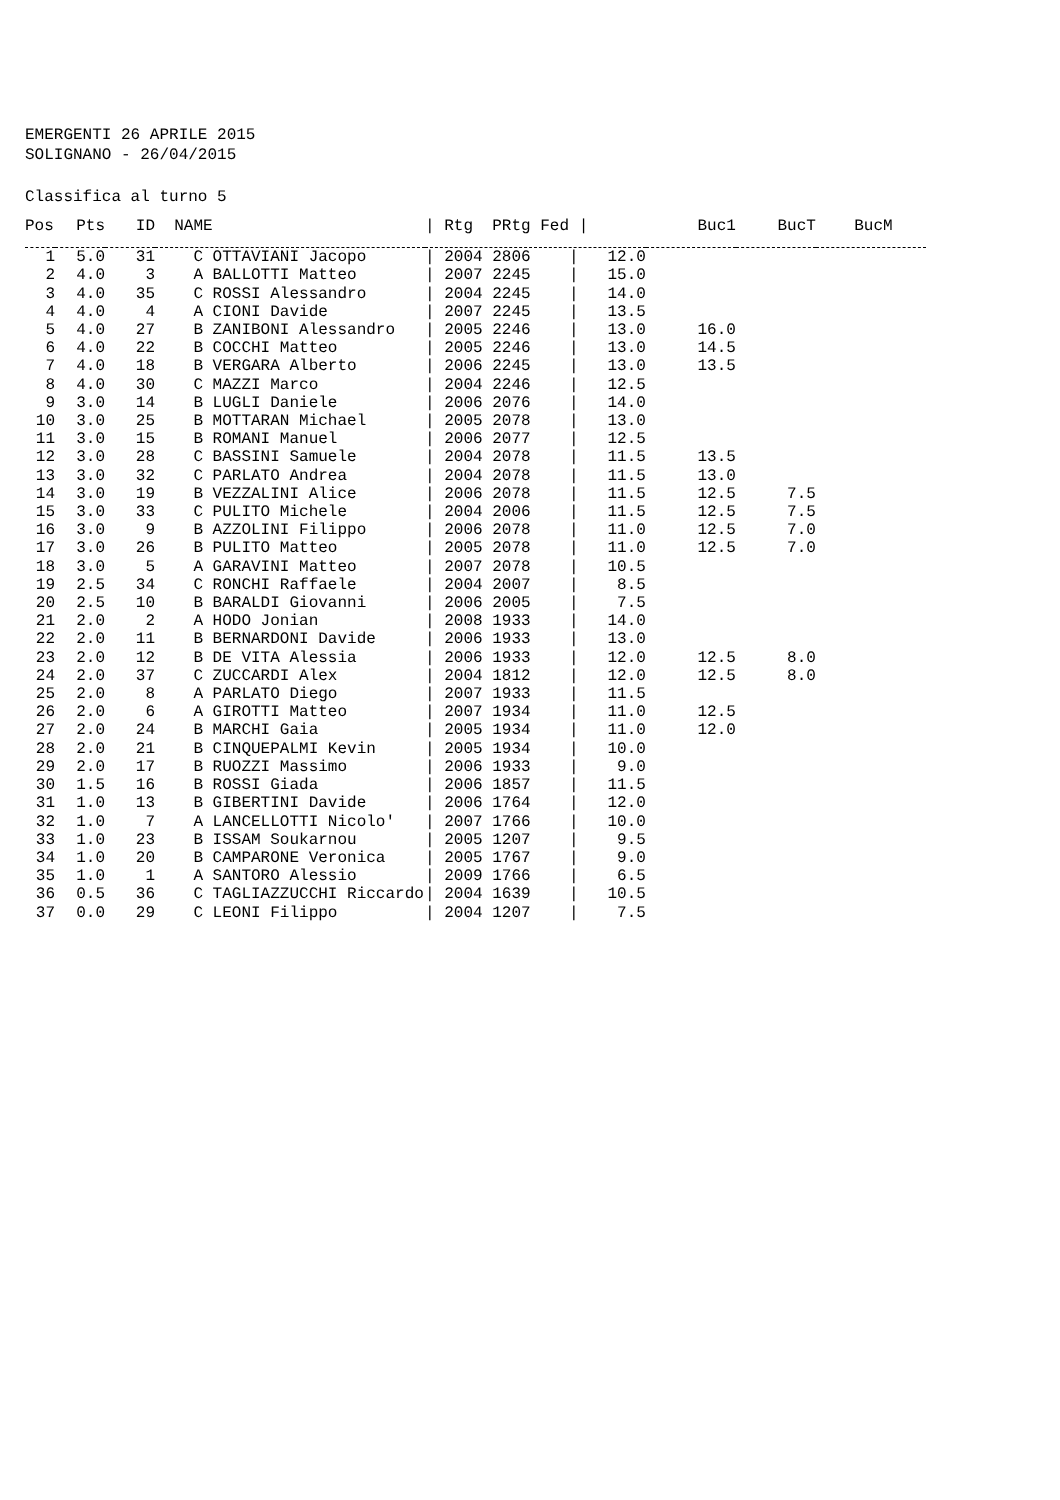EMERGENTI 26 APRILE 2015
SOLIGNANO - 26/04/2015
Classifica al turno 5
| Pos | Pts | ID | NAME | / Rtg PRtg Fed / | Buc1 | BucT | BucM |
| --- | --- | --- | --- | --- | --- | --- | --- |
| 1 | 5.0 | 31 | C OTTAVIANI Jacopo | / 2004 2806 / 12.0 | | | |
| 2 | 4.0 | 3 | A BALLOTTI Matteo | / 2007 2245 / 15.0 | | | |
| 3 | 4.0 | 35 | C ROSSI Alessandro | / 2004 2245 / 14.0 | | | |
| 4 | 4.0 | 4 | A CIONI Davide | / 2007 2245 / 13.5 | | | |
| 5 | 4.0 | 27 | B ZANIBONI Alessandro | / 2005 2246 / 13.0 | 16.0 | | |
| 6 | 4.0 | 22 | B COCCHI Matteo | / 2005 2246 / 13.0 | 14.5 | | |
| 7 | 4.0 | 18 | B VERGARA Alberto | / 2006 2245 / 13.0 | 13.5 | | |
| 8 | 4.0 | 30 | C MAZZI Marco | / 2004 2246 / 12.5 | | | |
| 9 | 3.0 | 14 | B LUGLI Daniele | / 2006 2076 / 14.0 | | | |
| 10 | 3.0 | 25 | B MOTTARAN Michael | / 2005 2078 / 13.0 | | | |
| 11 | 3.0 | 15 | B ROMANI Manuel | / 2006 2077 / 12.5 | | | |
| 12 | 3.0 | 28 | C BASSINI Samuele | / 2004 2078 / 11.5 | 13.5 | | |
| 13 | 3.0 | 32 | C PARLATO Andrea | / 2004 2078 / 11.5 | 13.0 | | |
| 14 | 3.0 | 19 | B VEZZALINI Alice | / 2006 2078 / 11.5 | 12.5 | 7.5 | |
| 15 | 3.0 | 33 | C PULITO Michele | / 2004 2006 / 11.5 | 12.5 | 7.5 | |
| 16 | 3.0 | 9 | B AZZOLINI Filippo | / 2006 2078 / 11.0 | 12.5 | 7.0 | |
| 17 | 3.0 | 26 | B PULITO Matteo | / 2005 2078 / 11.0 | 12.5 | 7.0 | |
| 18 | 3.0 | 5 | A GARAVINI Matteo | / 2007 2078 / 10.5 | | | |
| 19 | 2.5 | 34 | C RONCHI Raffaele | / 2004 2007 / 8.5 | | | |
| 20 | 2.5 | 10 | B BARALDI Giovanni | / 2006 2005 / 7.5 | | | |
| 21 | 2.0 | 2 | A HODO Jonian | / 2008 1933 / 14.0 | | | |
| 22 | 2.0 | 11 | B BERNARDONI Davide | / 2006 1933 / 13.0 | | | |
| 23 | 2.0 | 12 | B DE VITA Alessia | / 2006 1933 / 12.0 | 12.5 | 8.0 | |
| 24 | 2.0 | 37 | C ZUCCARDI Alex | / 2004 1812 / 12.0 | 12.5 | 8.0 | |
| 25 | 2.0 | 8 | A PARLATO Diego | / 2007 1933 / 11.5 | | | |
| 26 | 2.0 | 6 | A GIROTTI Matteo | / 2007 1934 / 11.0 | 12.5 | | |
| 27 | 2.0 | 24 | B MARCHI Gaia | / 2005 1934 / 11.0 | 12.0 | | |
| 28 | 2.0 | 21 | B CINQUEPALMI Kevin | / 2005 1934 / 10.0 | | | |
| 29 | 2.0 | 17 | B RUOZZI Massimo | / 2006 1933 / 9.0 | | | |
| 30 | 1.5 | 16 | B ROSSI Giada | / 2006 1857 / 11.5 | | | |
| 31 | 1.0 | 13 | B GIBERTINI Davide | / 2006 1764 / 12.0 | | | |
| 32 | 1.0 | 7 | A LANCELLOTTI Nicolo' | / 2007 1766 / 10.0 | | | |
| 33 | 1.0 | 23 | B ISSAM Soukarnou | / 2005 1207 / 9.5 | | | |
| 34 | 1.0 | 20 | B CAMPARONE Veronica | / 2005 1767 / 9.0 | | | |
| 35 | 1.0 | 1 | A SANTORO Alessio | / 2009 1766 / 6.5 | | | |
| 36 | 0.5 | 36 | C TAGLIAZZUCCHI Riccardo | / 2004 1639 / 10.5 | | | |
| 37 | 0.0 | 29 | C LEONI Filippo | / 2004 1207 / 7.5 | | | |